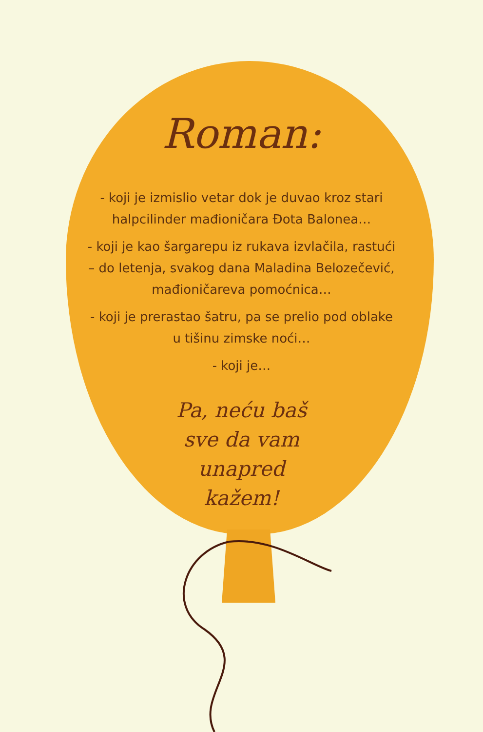Roman:
- koji je izmislio vetar dok je duvao kroz stari halpcilinder mađioničara Đota Balonea…
- koji je kao šargarepu iz rukava izvlačila, rastući – do letenja, svakog dana Maladina Belozečević, mađioničareva pomoćnica…
- koji je prerastao šatru, pa se prelio pod oblake u tišinu zimske noći…
- koji je…
Pa, neću baš sve da vam unapred kažem!